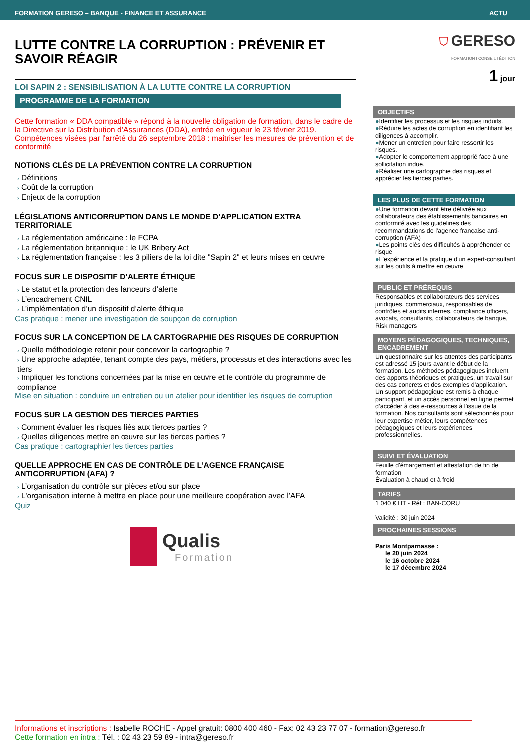FORMATION GERESO – BANQUE - FINANCE ET ASSURANCE ACTU
LUTTE CONTRE LA CORRUPTION : PRÉVENIR ET SAVOIR RÉAGIR
LOI SAPIN 2 : SENSIBILISATION À LA LUTTE CONTRE LA CORRUPTION
PROGRAMME DE LA FORMATION
Cette formation « DDA compatible » répond à la nouvelle obligation de formation, dans le cadre de la Directive sur la Distribution d’Assurances (DDA), entrée en vigueur le 23 février 2019.
Compétences visées par l'arrêté du 26 septembre 2018 : maitriser les mesures de prévention et de conformité
NOTIONS CLÉS DE LA PRÉVENTION CONTRE LA CORRUPTION
› Définitions
› Coût de la corruption
› Enjeux de la corruption
LÉGISLATIONS ANTICORRUPTION DANS LE MONDE D’APPLICATION EXTRA TERRITORIALE
› La réglementation américaine : le FCPA
› La réglementation britannique : le UK Bribery Act
› La réglementation française : les 3 piliers de la loi dite "Sapin 2" et leurs mises en œuvre
FOCUS SUR LE DISPOSITIF D’ALERTE ÉTHIQUE
› Le statut et la protection des lanceurs d’alerte
› L’encadrement CNIL
› L’implémentation d’un dispositif d’alerte éthique
Cas pratique : mener une investigation de soupçon de corruption
FOCUS SUR LA CONCEPTION DE LA CARTOGRAPHIE DES RISQUES DE CORRUPTION
› Quelle méthodologie retenir pour concevoir la cartographie ?
› Une approche adaptée, tenant compte des pays, métiers, processus et des interactions avec les tiers
› Impliquer les fonctions concernées par la mise en œuvre et le contrôle du programme de compliance
Mise en situation : conduire un entretien ou un atelier pour identifier les risques de corruption
FOCUS SUR LA GESTION DES TIERCES PARTIES
› Comment évaluer les risques liés aux tierces parties ?
› Quelles diligences mettre en œuvre sur les tierces parties ?
Cas pratique : cartographier les tierces parties
QUELLE APPROCHE EN CAS DE CONTRÔLE DE L’AGENCE FRANÇAISE ANTICORRUPTION (AFA) ?
› L’organisation du contrôle sur pièces et/ou sur place
› L'organisation interne à mettre en place pour une meilleure coopération avec l’AFA
Quiz
Qualis
Formation
⛉ GERESO
FORMATION I CONSEIL I ÉDITION
1 jour
OBJECTIFS
●Identifier les processus et les risques induits.
●Réduire les actes de corruption en identifiant les diligences à accomplir.
●Mener un entretien pour faire ressortir les risques.
●Adopter le comportement approprié face à une sollicitation indue.
●Réaliser une cartographie des risques et apprécier les tierces parties.
LES PLUS DE CETTE FORMATION
●Une formation devant être délivrée aux collaborateurs des établissements bancaires en conformité avec les guidelines des recommandations de l'agence française anti-corruption (AFA)
●Les points clés des difficultés à appréhender ce risque
●L'expérience et la pratique d'un expert-consultant sur les outils à mettre en œuvre
PUBLIC ET PRÉREQUIS
Responsables et collaborateurs des services juridiques, commerciaux, responsables de contrôles et audits internes, compliance officers, avocats, consultants, collaborateurs de banque, Risk managers
MOYENS PÉDAGOGIQUES, TECHNIQUES, ENCADREMENT
Un questionnaire sur les attentes des participants est adressé 15 jours avant le début de la formation. Les méthodes pédagogiques incluent des apports théoriques et pratiques, un travail sur des cas concrets et des exemples d'application. Un support pédagogique est remis à chaque participant, et un accès personnel en ligne permet d’accéder à des e-ressources à l'issue de la formation. Nos consultants sont sélectionnés pour leur expertise métier, leurs compétences pédagogiques et leurs expériences professionnelles.
SUIVI ET ÉVALUATION
Feuille d'émargement et attestation de fin de formation
Évaluation à chaud et à froid
TARIFS
1 040 € HT - Réf : BAN-CORU
Validité : 30 juin 2024
PROCHAINES SESSIONS
Paris Montparnasse :
le 20 juin 2024
le 16 octobre 2024
le 17 décembre 2024
Informations et inscriptions : Isabelle ROCHE - Appel gratuit: 0800 400 460 - Fax: 02 43 23 77 07 - formation@gereso.fr
Cette formation en intra : Tél. : 02 43 23 59 89 - intra@gereso.fr